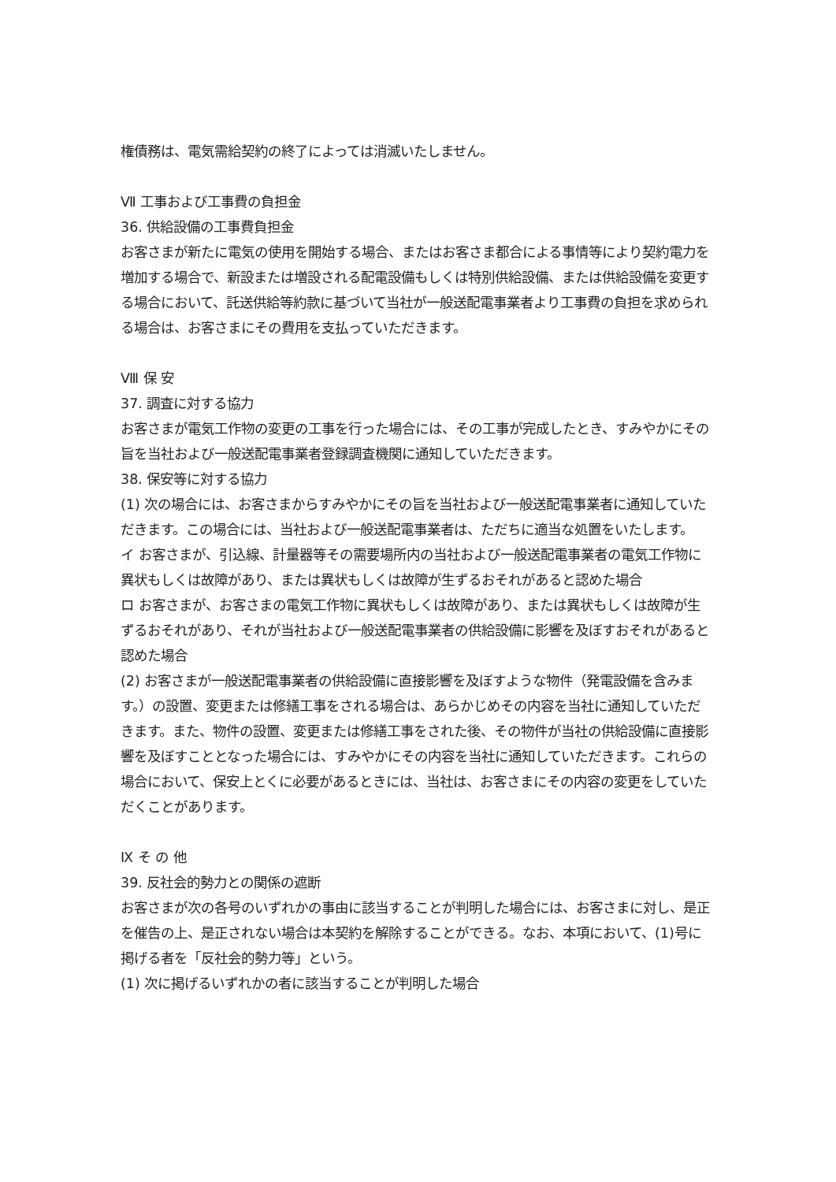権債務は、電気需給契約の終了によっては消滅いたしません。
Ⅶ 工事および工事費の負担金
36. 供給設備の工事費負担金
お客さまが新たに電気の使用を開始する場合、またはお客さま都合による事情等により契約電力を増加する場合で、新設または増設される配電設備もしくは特別供給設備、または供給設備を変更する場合において、託送供給等約款に基づいて当社が一般送配電事業者より工事費の負担を求められる場合は、お客さまにその費用を支払っていただきます。
Ⅷ 保 安
37. 調査に対する協力
お客さまが電気工作物の変更の工事を行った場合には、その工事が完成したとき、すみやかにその旨を当社および一般送配電事業者登録調査機関に通知していただきます。
38. 保安等に対する協力
(1) 次の場合には、お客さまからすみやかにその旨を当社および一般送配電事業者に通知していただきます。この場合には、当社および一般送配電事業者は、ただちに適当な処置をいたします。
イ お客さまが、引込線、計量器等その需要場所内の当社および一般送配電事業者の電気工作物に異状もしくは故障があり、または異状もしくは故障が生ずるおそれがあると認めた場合
ロ お客さまが、お客さまの電気工作物に異状もしくは故障があり、または異状もしくは故障が生ずるおそれがあり、それが当社および一般送配電事業者の供給設備に影響を及ぼすおそれがあると認めた場合
(2) お客さまが一般送配電事業者の供給設備に直接影響を及ぼすような物件（発電設備を含みます。）の設置、変更または修繕工事をされる場合は、あらかじめその内容を当社に通知していただきます。また、物件の設置、変更または修繕工事をされた後、その物件が当社の供給設備に直接影響を及ぼすこととなった場合には、すみやかにその内容を当社に通知していただきます。これらの場合において、保安上とくに必要があるときには、当社は、お客さまにその内容の変更をしていただくことがあります。
Ⅸ そ の 他
39. 反社会的勢力との関係の遮断
お客さまが次の各号のいずれかの事由に該当することが判明した場合には、お客さまに対し、是正を催告の上、是正されない場合は本契約を解除することができる。なお、本項において、(1)号に掲げる者を「反社会的勢力等」という。
(1) 次に掲げるいずれかの者に該当することが判明した場合